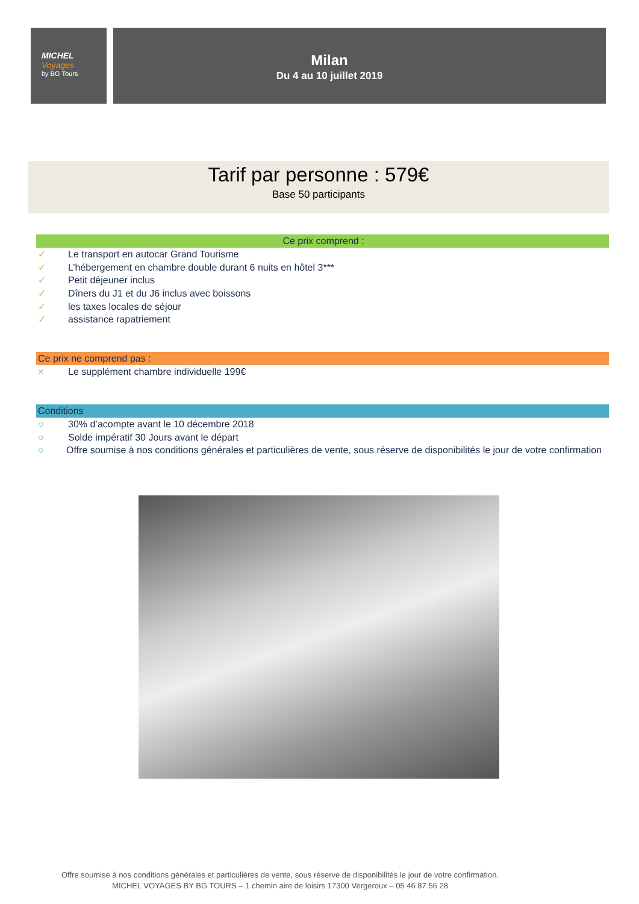MICHEL
Voyages
by BG Tours
Milan
Du 4 au 10 juillet 2019
Tarif par personne : 579€
Base 50 participants
Ce prix comprend :
✓ Le transport en autocar Grand Tourisme
✓ L’hébergement en chambre double durant 6 nuits en hôtel 3***
✓ Petit déjeuner inclus
✓ Dîners du J1 et du J6 inclus avec boissons
✓ les taxes locales de séjour
✓ assistance rapatriement
Ce prix ne comprend pas :
× Le supplément chambre individuelle 199€
Conditions
○ 30% d’acompte avant le 10 décembre 2018
○ Solde impératif 30 Jours avant le départ
○ Offre soumise à nos conditions générales et particulières de vente, sous réserve de disponibilités le jour de votre confirmation
Offre soumise à nos conditions générales et particulières de vente, sous réserve de disponibilités le jour de votre confirmation.
MICHEL VOYAGES BY BG TOURS – 1 chemin aire de loisirs 17300 Vergeroux – 05 46 87 56 28